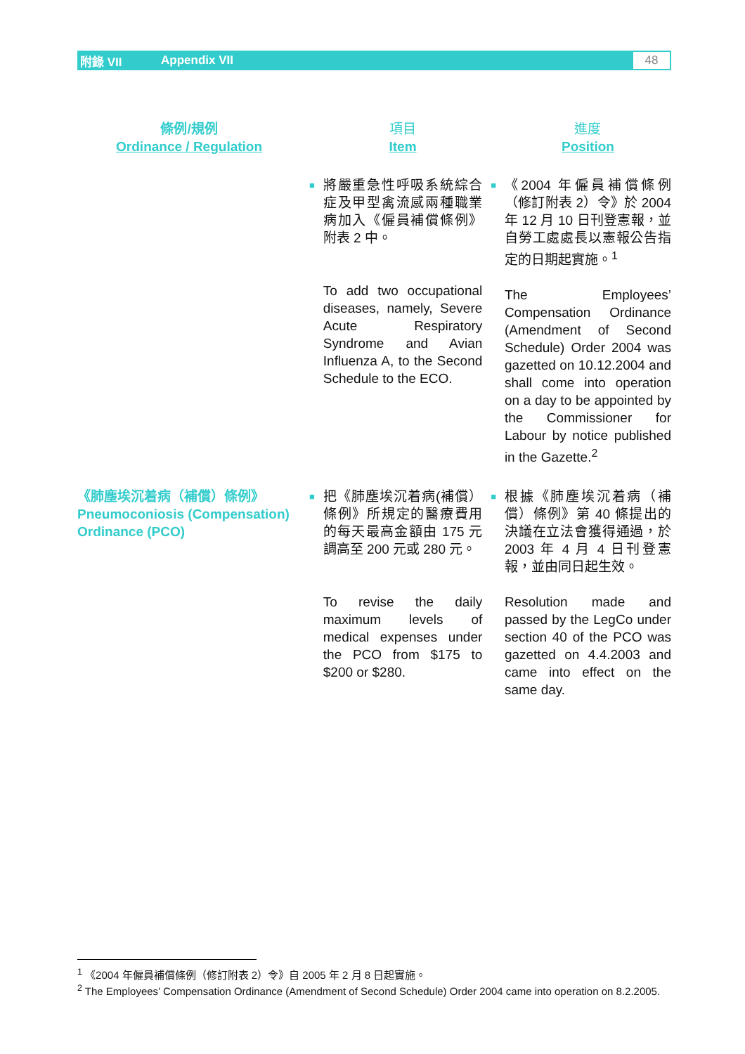附錄 VII Appendix VII 48
| 條例/規例 Ordinance / Regulation | | 項目 Item | | 進度 Position |
| --- | --- | --- | --- | --- |
| | ■ | 將嚴重急性呼吸系統綜合症及甲型禽流感兩種職業病加入《僱員補償條例》附表 2 中。 To add two occupational diseases, namely, Severe Acute Respiratory Syndrome and Avian Influenza A, to the Second Schedule to the ECO. | ■ | 《2004 年僱員補償條例（修訂附表 2）令》於 2004 年 12 月 10 日刊登憲報，並自勞工處處長以憲報公告指定的日期起實施。<sup>1</sup> The Employees’ Compensation Ordinance (Amendment of Second Schedule) Order 2004 was gazetted on 10.12.2004 and shall come into operation on a day to be appointed by the Commissioner for Labour by notice published in the Gazette.<sup>2</sup> |
| 《肺塵埃沉着病（補償）條例》 Pneumoconiosis (Compensation) Ordinance (PCO) | ■ | 把《肺塵埃沉着病(補償）條例》所規定的醫療費用的每天最高金額由 175 元調高至 200 元或 280 元。 To revise the daily maximum levels of medical expenses under the PCO from $175 to $200 or $280. | ■ | 根據《肺塵埃沉着病（補償）條例》第 40 條提出的決議在立法會獲得通過，於 2003 年 4 月 4 日刊登憲報，並由同日起生效。 Resolution made and passed by the LegCo under section 40 of the PCO was gazetted on 4.4.2003 and came into effect on the same day. |
<sup>1</sup> 《2004 年僱員補償條例（修訂附表 2）令》自 2005 年 2 月 8 日起實施。
<sup>2</sup> The Employees’ Compensation Ordinance (Amendment of Second Schedule) Order 2004 came into operation on 8.2.2005.